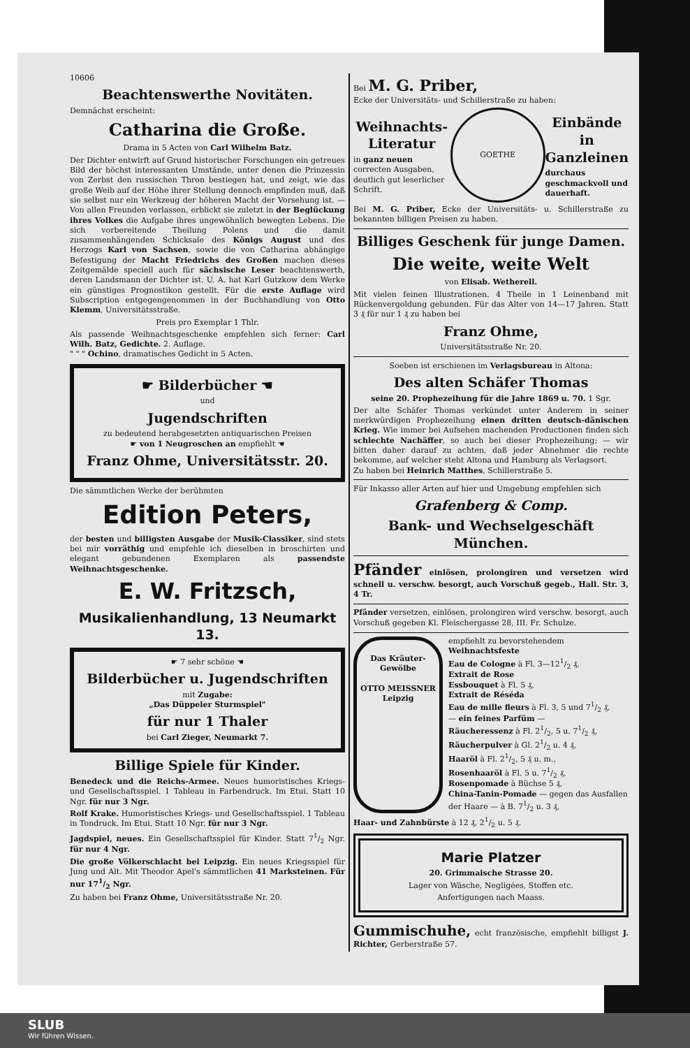10606
Beachtenswerthe Novitäten.
Demnächst erscheint:
Catharina die Große.
Drama in 5 Acten von Carl Wilhelm Batz.
Der Dichter entwirft auf Grund historischer Forschungen ein getreues Bild der höchst interessanten Umstände, unter denen die Prinzessin von Zerbst den russischen Thron bestiegen hat, und zeigt, wie das große Weib auf der Höhe ihrer Stellung dennoch empfinden muß, daß sie selbst nur ein Werkzeug der höheren Macht der Vorsehung ist. — Von allen Freunden verlassen, erblickt sie zuletzt in der Beglückung ihres Volkes die Aufgabe ihres ungewöhnlich bewegten Lebens. Die sich vorbereitende Theilung Polens und die damit zusammenhängenden Schicksale des Königs August und des Herzogs Karl von Sachsen, sowie die von Catharina abhängige Befestigung der Macht Friedrichs des Großen machen dieses Zeitgemälde speciell auch für sächsische Leser beachtenswerth, deren Landsmann der Dichter ist. U. A. hat Karl Gutzkow dem Werke ein günstiges Prognostikon gestellt. Für die erste Auflage wird Subscription entgegengenommen in der Buchhandlung von Otto Klemm, Universitätsstraße.
Preis pro Exemplar 1 Thlr.
Als passende Weihnachtsgeschenke empfehlen sich ferner: Carl Wilh. Batz, Gedichte. 2. Auflage.
" " " Ochino, dramatisches Gedicht in 5 Acten.
☛ Bilderbücher ☚
und
Jugendschriften
zu bedeutend herabgesetzten antiquarischen Preisen
☛ von 1 Neugroschen an empfiehlt ☚
Franz Ohme, Universitätsstr. 20.
Die sämmtlichen Werke der berühmten
Edition Peters,
der besten und billigsten Ausgabe der Musik-Classiker, sind stets bei mir vorräthig und empfehle ich dieselben in broschirten und elegant gebundenen Exemplaren als passendste Weihnachtsgeschenke.
E. W. Fritzsch,
Musikalienhandlung, 13 Neumarkt 13.
☛ 7 sehr schöne ☚
Bilderbücher u. Jugendschriften
mit Zugabe:
„Das Düppeler Sturmspiel"
für nur 1 Thaler
bei Carl Zieger, Neumarkt 7.
Billige Spiele für Kinder.
Benedeck und die Reichs-Armee. Neues humoristisches Kriegs- und Gesellschaftsspiel. 1 Tableau in Farbendruck. Im Etui. Statt 10 Ngr. für nur 3 Ngr.
Rolf Krake. Humoristisches Kriegs- und Gesellschaftsspiel. 1 Tableau in Tondruck. Im Etui. Statt 10 Ngr. für nur 3 Ngr.
Jagdspiel, neues. Ein Gesellschaftsspiel für Kinder. Statt 71/2 Ngr. für nur 4 Ngr.
Die große Völkerschlacht bei Leipzig. Ein neues Kriegsspiel für Jung und Alt. Mit Theodor Apel's sämmtlichen 41 Marksteinen. Für nur 171/2 Ngr.
Zu haben bei Franz Ohme, Universitätsstraße Nr. 20.
Bei M. G. Priber,
Ecke der Universitäts- und Schillerstraße zu haben:
Weihnachts-Literatur
in ganz neuen correcten Ausgaben, deutlich gut leserlicher Schrift.
GOETHE
Einbände in Ganzleinen
durchaus geschmackvoll und dauerhaft.
Bei M. G. Priber, Ecke der Universitäts- u. Schillerstraße zu bekannten billigen Preisen zu haben.
Billiges Geschenk für junge Damen.
Die weite, weite Welt
von Elisab. Wetherell.
Mit vielen feinen Illustrationen. 4 Theile in 1 Leinenband mit Rückenvergoldung gebunden. Für das Alter von 14—17 Jahren. Statt 3 ₰ für nur 1 ₰ zu haben bei
Franz Ohme,
Universitätsstraße Nr. 20.
Soeben ist erschienen im Verlagsbureau in Altona:
Des alten Schäfer Thomas
seine 20. Prophezeihung für die Jahre 1869 u. 70. 1 Sgr.
Der alte Schäfer Thomas verkündet unter Anderem in seiner merkwürdigen Prophezeihung einen dritten deutsch-dänischen Krieg. Wie immer bei Aufsehen machenden Productionen finden sich schlechte Nachäffer, so auch bei dieser Prophezeihung; — wir bitten daher darauf zu achten, daß jeder Abnehmer die rechte bekomme, auf welcher steht Altona und Hamburg als Verlagsort.
Zu haben bei Heinrich Matthes, Schillerstraße 5.
Für Inkasso aller Arten auf hier und Umgebung empfehlen sich
Grafenberg & Comp.
Bank- und Wechselgeschäft München.
Pfänder einlösen, prolongiren und versetzen wird schnell u. verschw. besorgt, auch Vorschuß gegeb., Hall. Str. 3, 4 Tr.
Pfänder versetzen, einlösen, prolongiren wird verschw. besorgt, auch Vorschuß gegeben Kl. Fleischergasse 28, III. Fr. Schulze.
Das Kräuter-Gewölbe
OTTO MEISSNER
Leipzig
empfiehlt zu bevorstehendem Weihnachtsfeste
Eau de Cologne à Fl. 3—121/2 ₰,
Extrait de Rose
Essbouquet à Fl. 5 ₰,
Extrait de Réséda
Eau de mille fleurs à Fl. 3, 5 und 71/2 ₰,
— ein feines Parfüm —
Räucheressenz à Fl. 21/2, 5 u. 71/2 ₰,
Räucherpulver à Gl. 21/2 u. 4 ₰,
Haaröl à Fl. 21/2, 5 ₰ u. m.,
Rosenhaaröl à Fl. 5 u. 71/2 ₰,
Rosenpomade à Büchse 5 ₰,
China-Tanin-Pomade — gegen das Ausfallen der Haare — à B. 71/2 u. 3 ₰,
Haar- und Zahnbürste à 12 ₰, 21/2 u. 5 ₰.
Marie Platzer
20. Grimmaische Strasse 20.
Lager von Wäsche, Negligées, Stoffen etc.
Anfertigungen nach Maass.
Gummischuhe, echt französische, empfiehlt billigst J. Richter, Gerberstraße 57.
SLUB
Wir führen Wissen.